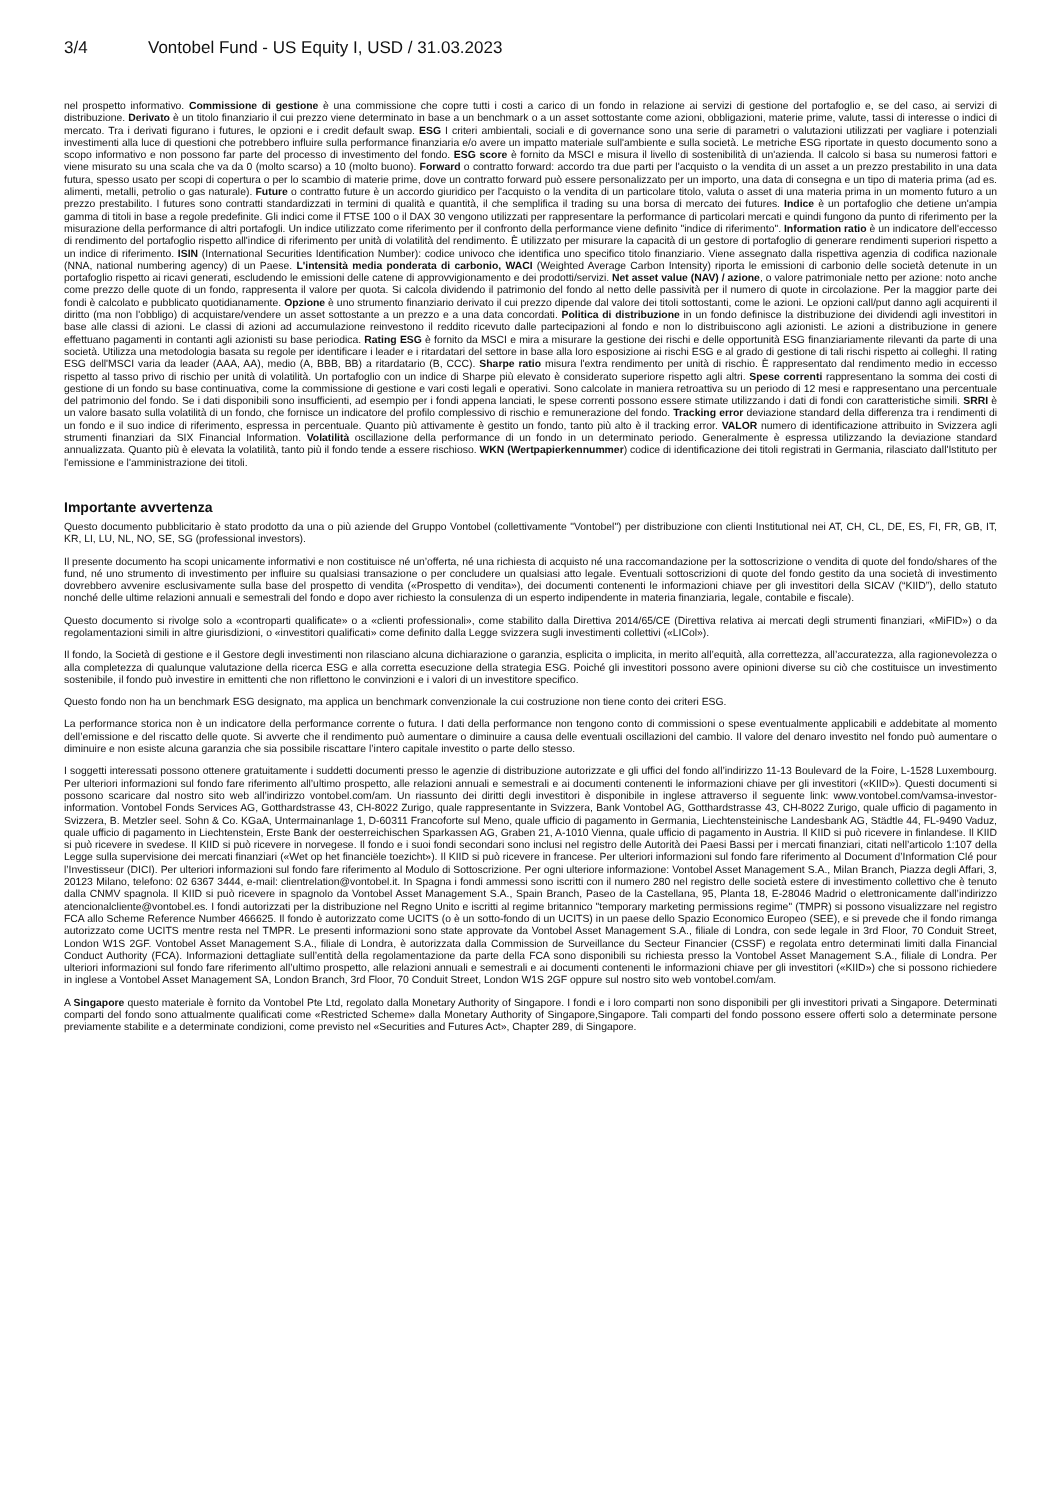3/4 Vontobel Fund - US Equity I, USD / 31.03.2023
nel prospetto informativo. Commissione di gestione è una commissione che copre tutti i costi a carico di un fondo in relazione ai servizi di gestione del portafoglio e, se del caso, ai servizi di distribuzione. Derivato è un titolo finanziario il cui prezzo viene determinato in base a un benchmark o a un asset sottostante come azioni, obbligazioni, materie prime, valute, tassi di interesse o indici di mercato. Tra i derivati figurano i futures, le opzioni e i credit default swap. ESG I criteri ambientali, sociali e di governance sono una serie di parametri o valutazioni utilizzati per vagliare i potenziali investimenti alla luce di questioni che potrebbero influire sulla performance finanziaria e/o avere un impatto materiale sull'ambiente e sulla società. Le metriche ESG riportate in questo documento sono a scopo informativo e non possono far parte del processo di investimento del fondo. ESG score è fornito da MSCI e misura il livello di sostenibilità di un'azienda. Il calcolo si basa su numerosi fattori e viene misurato su una scala che va da 0 (molto scarso) a 10 (molto buono). Forward o contratto forward: accordo tra due parti per l'acquisto o la vendita di un asset a un prezzo prestabilito in una data futura, spesso usato per scopi di copertura o per lo scambio di materie prime, dove un contratto forward può essere personalizzato per un importo, una data di consegna e un tipo di materia prima (ad es. alimenti, metalli, petrolio o gas naturale). Future o contratto future è un accordo giuridico per l'acquisto o la vendita di un particolare titolo, valuta o asset di una materia prima in un momento futuro a un prezzo prestabilito. I futures sono contratti standardizzati in termini di qualità e quantità, il che semplifica il trading su una borsa di mercato dei futures. Indice è un portafoglio che detiene un'ampia gamma di titoli in base a regole predefinite. Gli indici come il FTSE 100 o il DAX 30 vengono utilizzati per rappresentare la performance di particolari mercati e quindi fungono da punto di riferimento per la misurazione della performance di altri portafogli. Un indice utilizzato come riferimento per il confronto della performance viene definito "indice di riferimento". Information ratio è un indicatore dell'eccesso di rendimento del portafoglio rispetto all'indice di riferimento per unità di volatilità del rendimento. È utilizzato per misurare la capacità di un gestore di portafoglio di generare rendimenti superiori rispetto a un indice di riferimento. ISIN (International Securities Identification Number): codice univoco che identifica uno specifico titolo finanziario. Viene assegnato dalla rispettiva agenzia di codifica nazionale (NNA, national numbering agency) di un Paese. L'intensità media ponderata di carbonio, WACI (Weighted Average Carbon Intensity) riporta le emissioni di carbonio delle società detenute in un portafoglio rispetto ai ricavi generati, escludendo le emissioni delle catene di approvvigionamento e dei prodotti/servizi. Net asset value (NAV) / azione, o valore patrimoniale netto per azione: noto anche come prezzo delle quote di un fondo, rappresenta il valore per quota. Si calcola dividendo il patrimonio del fondo al netto delle passività per il numero di quote in circolazione. Per la maggior parte dei fondi è calcolato e pubblicato quotidianamente. Opzione è uno strumento finanziario derivato il cui prezzo dipende dal valore dei titoli sottostanti, come le azioni. Le opzioni call/put danno agli acquirenti il diritto (ma non l'obbligo) di acquistare/vendere un asset sottostante a un prezzo e a una data concordati. Politica di distribuzione in un fondo definisce la distribuzione dei dividendi agli investitori in base alle classi di azioni. Le classi di azioni ad accumulazione reinvestono il reddito ricevuto dalle partecipazioni al fondo e non lo distribuiscono agli azionisti. Le azioni a distribuzione in genere effettuano pagamenti in contanti agli azionisti su base periodica. Rating ESG è fornito da MSCI e mira a misurare la gestione dei rischi e delle opportunità ESG finanziariamente rilevanti da parte di una società. Utilizza una metodologia basata su regole per identificare i leader e i ritardatari del settore in base alla loro esposizione ai rischi ESG e al grado di gestione di tali rischi rispetto ai colleghi. Il rating ESG dell'MSCI varia da leader (AAA, AA), medio (A, BBB, BB) a ritardatario (B, CCC). Sharpe ratio misura l'extra rendimento per unità di rischio. È rappresentato dal rendimento medio in eccesso rispetto al tasso privo di rischio per unità di volatilità. Un portafoglio con un indice di Sharpe più elevato è considerato superiore rispetto agli altri. Spese correnti rappresentano la somma dei costi di gestione di un fondo su base continuativa, come la commissione di gestione e vari costi legali e operativi. Sono calcolate in maniera retroattiva su un periodo di 12 mesi e rappresentano una percentuale del patrimonio del fondo. Se i dati disponibili sono insufficienti, ad esempio per i fondi appena lanciati, le spese correnti possono essere stimate utilizzando i dati di fondi con caratteristiche simili. SRRI è un valore basato sulla volatilità di un fondo, che fornisce un indicatore del profilo complessivo di rischio e remunerazione del fondo. Tracking error deviazione standard della differenza tra i rendimenti di un fondo e il suo indice di riferimento, espressa in percentuale. Quanto più attivamente è gestito un fondo, tanto più alto è il tracking error. VALOR numero di identificazione attribuito in Svizzera agli strumenti finanziari da SIX Financial Information. Volatilità oscillazione della performance di un fondo in un determinato periodo. Generalmente è espressa utilizzando la deviazione standard annualizzata. Quanto più è elevata la volatilità, tanto più il fondo tende a essere rischioso. WKN (Wertpapierkennummer) codice di identificazione dei titoli registrati in Germania, rilasciato dall'Istituto per l'emissione e l'amministrazione dei titoli.
Importante avvertenza
Questo documento pubblicitario è stato prodotto da una o più aziende del Gruppo Vontobel (collettivamente "Vontobel") per distribuzione con clienti Institutional nei AT, CH, CL, DE, ES, FI, FR, GB, IT, KR, LI, LU, NL, NO, SE, SG (professional investors).
Il presente documento ha scopi unicamente informativi e non costituisce né un’offerta, né una richiesta di acquisto né una raccomandazione per la sottoscrizione o vendita di quote del fondo/shares of the fund, né uno strumento di investimento per influire su qualsiasi transazione o per concludere un qualsiasi atto legale. Eventuali sottoscrizioni di quote del fondo gestito da una società di investimento dovrebbero avvenire esclusivamente sulla base del prospetto di vendita («Prospetto di vendita»), dei documenti contenenti le informazioni chiave per gli investitori della SICAV (“KIID”), dello statuto nonché delle ultime relazioni annuali e semestrali del fondo e dopo aver richiesto la consulenza di un esperto indipendente in materia finanziaria, legale, contabile e fiscale).
Questo documento si rivolge solo a «controparti qualificate» o a «clienti professionali», come stabilito dalla Direttiva 2014/65/CE (Direttiva relativa ai mercati degli strumenti finanziari, «MiFID») o da regolamentazioni simili in altre giurisdizioni, o «investitori qualificati» come definito dalla Legge svizzera sugli investimenti collettivi («LICol»).
Il fondo, la Società di gestione e il Gestore degli investimenti non rilasciano alcuna dichiarazione o garanzia, esplicita o implicita, in merito all’equità, alla correttezza, all’accuratezza, alla ragionevolezza o alla completezza di qualunque valutazione della ricerca ESG e alla corretta esecuzione della strategia ESG. Poiché gli investitori possono avere opinioni diverse su ciò che costituisce un investimento sostenibile, il fondo può investire in emittenti che non riflettono le convinzioni e i valori di un investitore specifico.
Questo fondo non ha un benchmark ESG designato, ma applica un benchmark convenzionale la cui costruzione non tiene conto dei criteri ESG.
La performance storica non è un indicatore della performance corrente o futura. I dati della performance non tengono conto di commissioni o spese eventualmente applicabili e addebitate al momento dell’emissione e del riscatto delle quote. Si avverte che il rendimento può aumentare o diminuire a causa delle eventuali oscillazioni del cambio. Il valore del denaro investito nel fondo può aumentare o diminuire e non esiste alcuna garanzia che sia possibile riscattare l’intero capitale investito o parte dello stesso.
I soggetti interessati possono ottenere gratuitamente i suddetti documenti presso le agenzie di distribuzione autorizzate e gli uffici del fondo all’indirizzo 11-13 Boulevard de la Foire, L-1528 Luxembourg. Per ulteriori informazioni sul fondo fare riferimento all’ultimo prospetto, alle relazioni annuali e semestrali e ai documenti contenenti le informazioni chiave per gli investitori («KIID»). Questi documenti si possono scaricare dal nostro sito web all’indirizzo vontobel.com/am. Un riassunto dei diritti degli investitori è disponibile in inglese attraverso il seguente link: www.vontobel.com/vamsa-investor-information. Vontobel Fonds Services AG, Gotthardstrasse 43, CH-8022 Zurigo, quale rappresentante in Svizzera, Bank Vontobel AG, Gotthardstrasse 43, CH-8022 Zurigo, quale ufficio di pagamento in Svizzera, B. Metzler seel. Sohn & Co. KGaA, Untermainanlage 1, D-60311 Francoforte sul Meno, quale ufficio di pagamento in Germania, Liechtensteinische Landesbank AG, Städtle 44, FL-9490 Vaduz, quale ufficio di pagamento in Liechtenstein, Erste Bank der oesterreichischen Sparkassen AG, Graben 21, A-1010 Vienna, quale ufficio di pagamento in Austria. Il KIID si può ricevere in finlandese. Il KIID si può ricevere in svedese. Il KIID si può ricevere in norvegese. Il fondo e i suoi fondi secondari sono inclusi nel registro delle Autorità dei Paesi Bassi per i mercati finanziari, citati nell’articolo 1:107 della Legge sulla supervisione dei mercati finanziari («Wet op het financiële toezicht»). Il KIID si può ricevere in francese. Per ulteriori informazioni sul fondo fare riferimento al Document d’Information Clé pour l’Investisseur (DICI). Per ulteriori informazioni sul fondo fare riferimento al Modulo di Sottoscrizione. Per ogni ulteriore informazione: Vontobel Asset Management S.A., Milan Branch, Piazza degli Affari, 3, 20123 Milano, telefono: 02 6367 3444, e-mail: clientrelation@vontobel.it. In Spagna i fondi ammessi sono iscritti con il numero 280 nel registro delle società estere di investimento collettivo che è tenuto dalla CNMV spagnola. Il KIID si può ricevere in spagnolo da Vontobel Asset Management S.A., Spain Branch, Paseo de la Castellana, 95, Planta 18, E-28046 Madrid o elettronicamente dall’indirizzo atencionalcliente@vontobel.es. I fondi autorizzati per la distribuzione nel Regno Unito e iscritti al regime britannico "temporary marketing permissions regime" (TMPR) si possono visualizzare nel registro FCA allo Scheme Reference Number 466625. Il fondo è autorizzato come UCITS (o è un sotto-fondo di un UCITS) in un paese dello Spazio Economico Europeo (SEE), e si prevede che il fondo rimanga autorizzato come UCITS mentre resta nel TMPR. Le presenti informazioni sono state approvate da Vontobel Asset Management S.A., filiale di Londra, con sede legale in 3rd Floor, 70 Conduit Street, London W1S 2GF. Vontobel Asset Management S.A., filiale di Londra, è autorizzata dalla Commission de Surveillance du Secteur Financier (CSSF) e regolata entro determinati limiti dalla Financial Conduct Authority (FCA). Informazioni dettagliate sull’entità della regolamentazione da parte della FCA sono disponibili su richiesta presso la Vontobel Asset Management S.A., filiale di Londra. Per ulteriori informazioni sul fondo fare riferimento all’ultimo prospetto, alle relazioni annuali e semestrali e ai documenti contenenti le informazioni chiave per gli investitori («KIID») che si possono richiedere in inglese a Vontobel Asset Management SA, London Branch, 3rd Floor, 70 Conduit Street, London W1S 2GF oppure sul nostro sito web vontobel.com/am.
A Singapore questo materiale è fornito da Vontobel Pte Ltd, regolato dalla Monetary Authority of Singapore. I fondi e i loro comparti non sono disponibili per gli investitori privati a Singapore. Determinati comparti del fondo sono attualmente qualificati come «Restricted Scheme» dalla Monetary Authority of Singapore,Singapore. Tali comparti del fondo possono essere offerti solo a determinate persone previamente stabilite e a determinate condizioni, come previsto nel «Securities and Futures Act», Chapter 289, di Singapore.